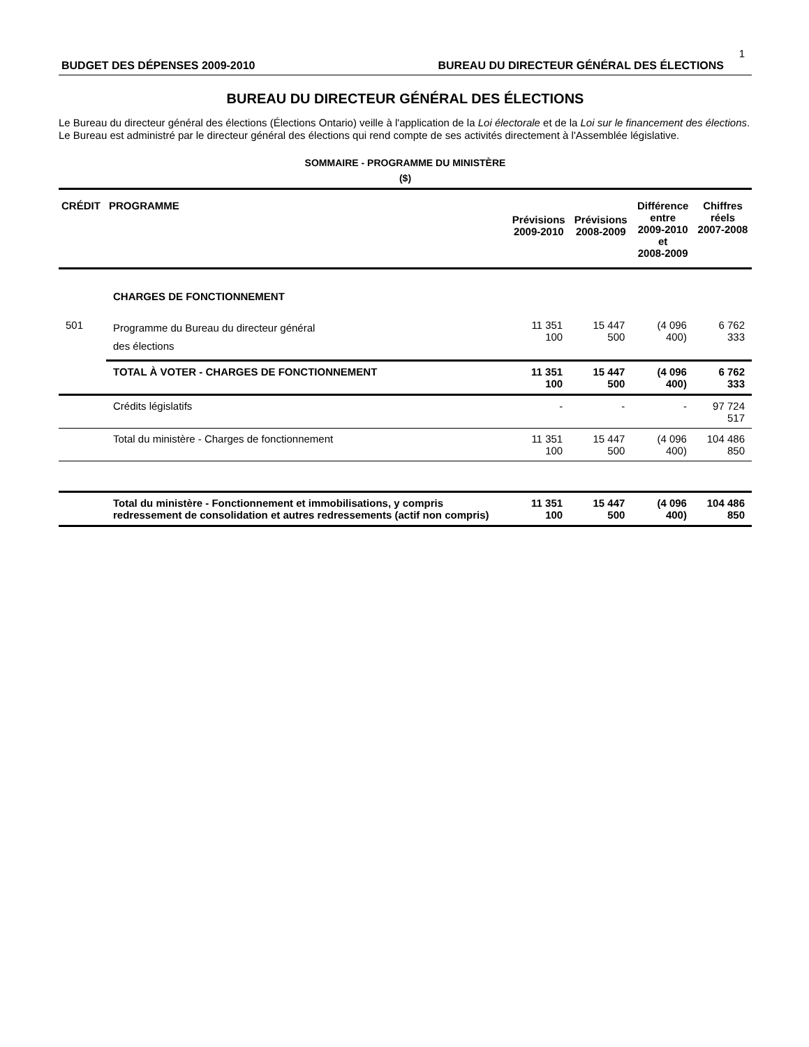1
BUDGET DES DÉPENSES 2009-2010 BUREAU DU DIRECTEUR GÉNÉRAL DES ÉLECTIONS
BUREAU DU DIRECTEUR GÉNÉRAL DES ÉLECTIONS
Le Bureau du directeur général des élections (Élections Ontario) veille à l'application de la Loi électorale et de la Loi sur le financement des élections. Le Bureau est administré par le directeur général des élections qui rend compte de ses activités directement à l'Assemblée législative.
SOMMAIRE - PROGRAMME DU MINISTÈRE
($)
| CRÉDIT | PROGRAMME | Prévisions 2009-2010 | Prévisions 2008-2009 | Différence entre 2009-2010 et 2008-2009 | Chiffres réels 2007-2008 |
| --- | --- | --- | --- | --- | --- |
| | CHARGES DE FONCTIONNEMENT | | | | |
| 501 | Programme du Bureau du directeur général des élections | 11 351 100 | 15 447 500 | (4 096 400) | 6 762 333 |
| | TOTAL À VOTER - CHARGES DE FONCTIONNEMENT | 11 351 100 | 15 447 500 | (4 096 400) | 6 762 333 |
| | Crédits législatifs | - | - | - | 97 724 517 |
| | Total du ministère - Charges de fonctionnement | 11 351 100 | 15 447 500 | (4 096 400) | 104 486 850 |
| | Total du ministère - Fonctionnement et immobilisations, y compris redressement de consolidation et autres redressements (actif non compris) | 11 351 100 | 15 447 500 | (4 096 400) | 104 486 850 |